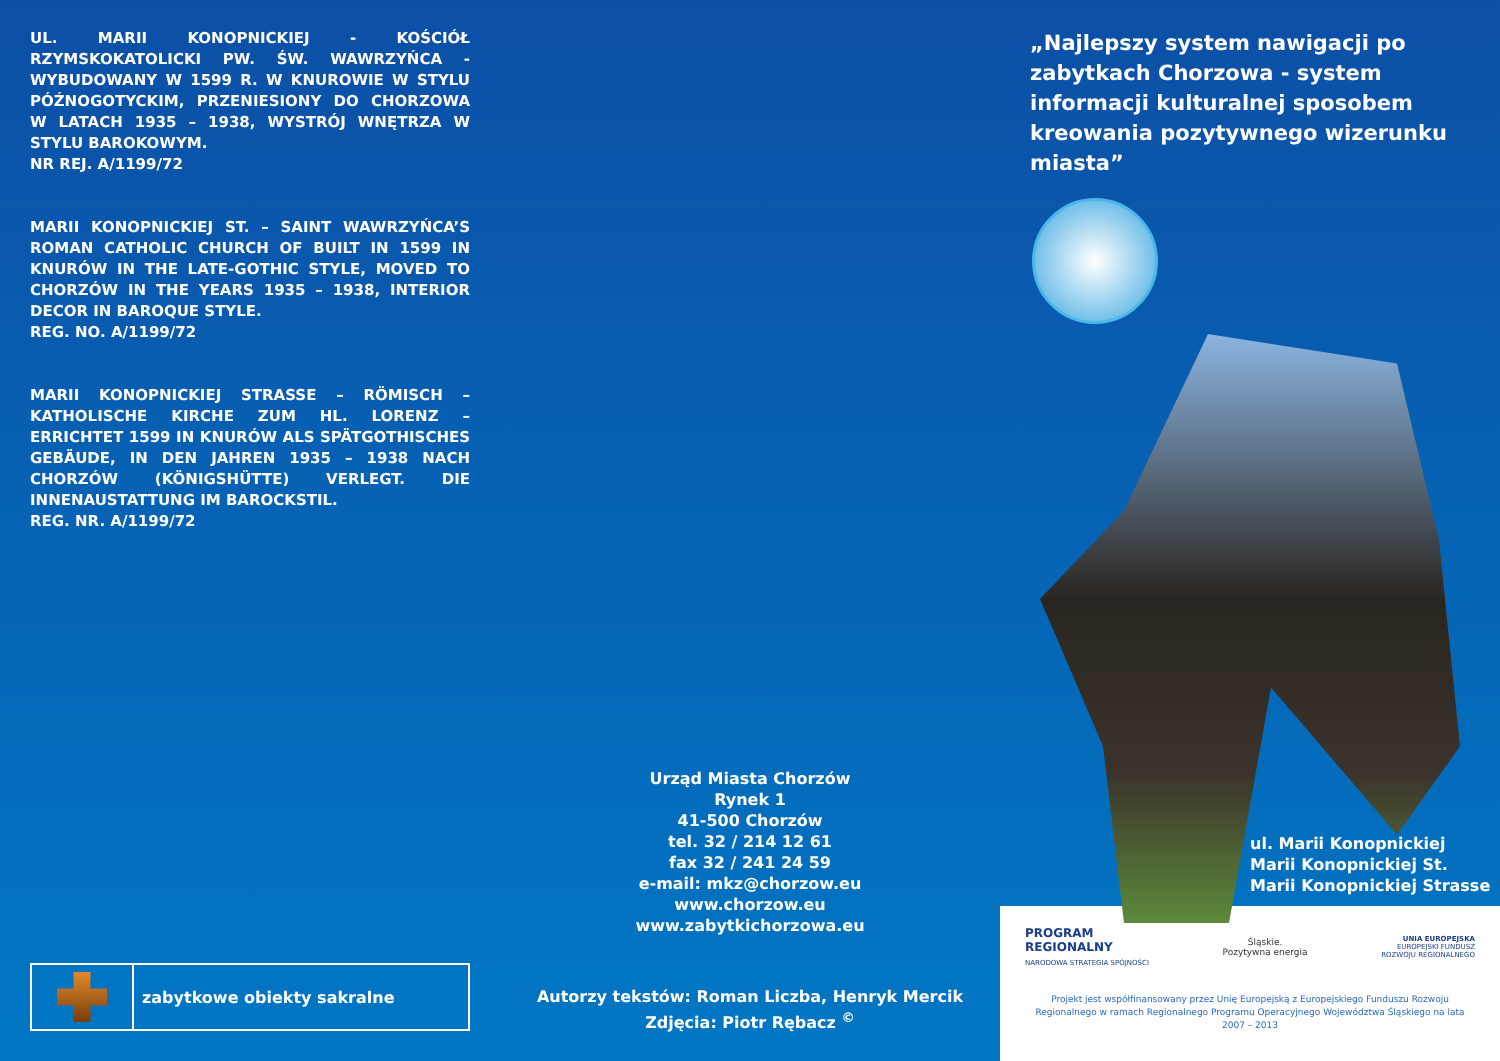UL. MARII KONOPNICKIEJ - KOŚCIÓŁ RZYMSKOKATOLICKI PW. ŚW. WAWRZYŃCA - WYBUDOWANY W 1599 R. W KNUROWIE W STYLU PÓŹNOGOTYCKIM, PRZENIESIONY DO CHORZOWA W LATACH 1935 – 1938, WYSTRÓJ WNĘTRZA W STYLU BAROKOWYM.
NR REJ. A/1199/72
MARII KONOPNICKIEJ ST. – SAINT WAWRZYŃCA’S ROMAN CATHOLIC CHURCH OF BUILT IN 1599 IN KNURÓW IN THE LATE-GOTHIC STYLE, MOVED TO CHORZÓW IN THE YEARS 1935 – 1938, INTERIOR DECOR IN BAROQUE STYLE.
REG. NO. A/1199/72
MARII KONOPNICKIEJ STRASSE – RÖMISCH – KATHOLISCHE KIRCHE ZUM HL. LORENZ – ERRICHTET 1599 IN KNURÓW ALS SPÄTGOTHISCHES GEBÄUDE, IN DEN JAHREN 1935 – 1938 NACH CHORZÓW (KÖNIGSHÜTTE) VERLEGT. DIE INNENAUSTATTUNG IM BAROCKSTIL.
REG. NR. A/1199/72
zabytkowe obiekty sakralne
Urząd Miasta Chorzów
Rynek 1
41-500 Chorzów
tel. 32 / 214 12 61
fax 32 / 241 24 59
e-mail: mkz@chorzow.eu
www.chorzow.eu
www.zabytkichorzowa.eu
Autorzy tekstów: Roman Liczba, Henryk Mercik
Zdjęcia: Piotr Rębacz <sup>©</sup>
„Najlepszy system nawigacji po zabytkach Chorzowa - system informacji kulturalnej sposobem kreowania pozytywnego wizerunku miasta”
ul. Marii Konopnickiej
Marii Konopnickiej St.
Marii Konopnickiej Strasse
PROGRAM
REGIONALNY
NARODOWA STRATEGIA SPÓJNOŚCI
Śląskie.
Pozytywna energia
UNIA EUROPEJSKA
EUROPEJSKI FUNDUSZ
ROZWOJU REGIONALNEGO
Projekt jest współfinansowany przez Unię Europejską z Europejskiego Funduszu Rozwoju Regionalnego w ramach Regionalnego Programu Operacyjnego Województwa Śląskiego na lata 2007 – 2013